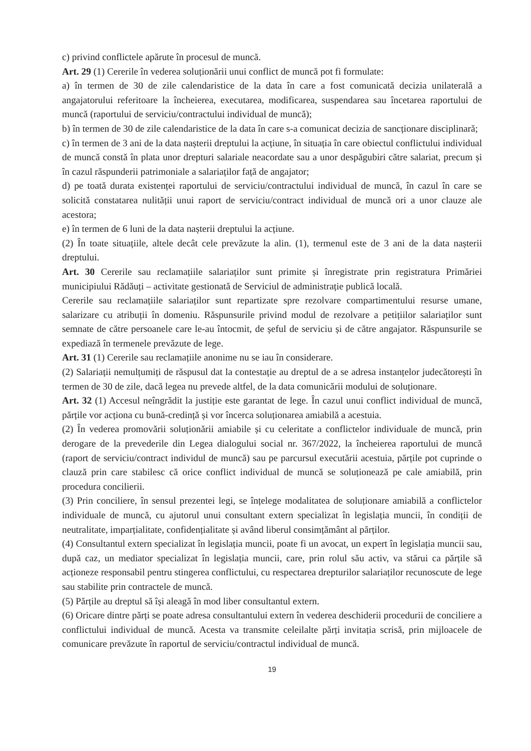c) privind conflictele apărute în procesul de muncă.
Art. 29 (1) Cererile în vederea soluționării unui conflict de muncă pot fi formulate:
a) în termen de 30 de zile calendaristice de la data în care a fost comunicată decizia unilaterală a angajatorului referitoare la încheierea, executarea, modificarea, suspendarea sau încetarea raportului de muncă (raportului de serviciu/contractului individual de muncă);
b) în termen de 30 de zile calendaristice de la data în care s-a comunicat decizia de sancționare disciplinară;
c) în termen de 3 ani de la data nașterii dreptului la acțiune, în situația în care obiectul conflictului individual de muncă constă în plata unor drepturi salariale neacordate sau a unor despăgubiri către salariat, precum și în cazul răspunderii patrimoniale a salariaților față de angajator;
d) pe toată durata existenței raportului de serviciu/contractului individual de muncă, în cazul în care se solicită constatarea nulității unui raport de serviciu/contract individual de muncă ori a unor clauze ale acestora;
e) în termen de 6 luni de la data nașterii dreptului la acțiune.
(2) În toate situațiile, altele decât cele prevăzute la alin. (1), termenul este de 3 ani de la data nașterii dreptului.
Art. 30 Cererile sau reclamațiile salariaților sunt primite și înregistrate prin registratura Primăriei municipiului Rădăuți – activitate gestionată de Serviciul de administrație publică locală.
Cererile sau reclamațiile salariaților sunt repartizate spre rezolvare compartimentului resurse umane, salarizare cu atribuții în domeniu. Răspunsurile privind modul de rezolvare a petițiilor salariaților sunt semnate de către persoanele care le-au întocmit, de șeful de serviciu și de către angajator. Răspunsurile se expediază în termenele prevăzute de lege.
Art. 31 (1) Cererile sau reclamațiile anonime nu se iau în considerare.
(2) Salariații nemulțumiți de răspusul dat la contestație au dreptul de a se adresa instanțelor judecătorești în termen de 30 de zile, dacă legea nu prevede altfel, de la data comunicării modului de soluționare.
Art. 32 (1) Accesul neîngrădit la justiție este garantat de lege. În cazul unui conflict individual de muncă, părțile vor acționa cu bună-credință și vor încerca soluționarea amiabilă a acestuia.
(2) În vederea promovării soluționării amiabile și cu celeritate a conflictelor individuale de muncă, prin derogare de la prevederile din Legea dialogului social nr. 367/2022, la încheierea raportului de muncă (raport de serviciu/contract individul de muncă) sau pe parcursul executării acestuia, părțile pot cuprinde o clauză prin care stabilesc că orice conflict individual de muncă se soluționează pe cale amiabilă, prin procedura concilierii.
(3) Prin conciliere, în sensul prezentei legi, se înțelege modalitatea de soluționare amiabilă a conflictelor individuale de muncă, cu ajutorul unui consultant extern specializat în legislația muncii, în condiții de neutralitate, imparțialitate, confidențialitate și având liberul consimțământ al părților.
(4) Consultantul extern specializat în legislația muncii, poate fi un avocat, un expert în legislația muncii sau, după caz, un mediator specializat în legislația muncii, care, prin rolul său activ, va stărui ca părțile să acționeze responsabil pentru stingerea conflictului, cu respectarea drepturilor salariaților recunoscute de lege sau stabilite prin contractele de muncă.
(5) Părțile au dreptul să își aleagă în mod liber consultantul extern.
(6) Oricare dintre părți se poate adresa consultantului extern în vederea deschiderii procedurii de conciliere a conflictului individual de muncă. Acesta va transmite celeilalte părți invitația scrisă, prin mijloacele de comunicare prevăzute în raportul de serviciu/contractul individual de muncă.
19